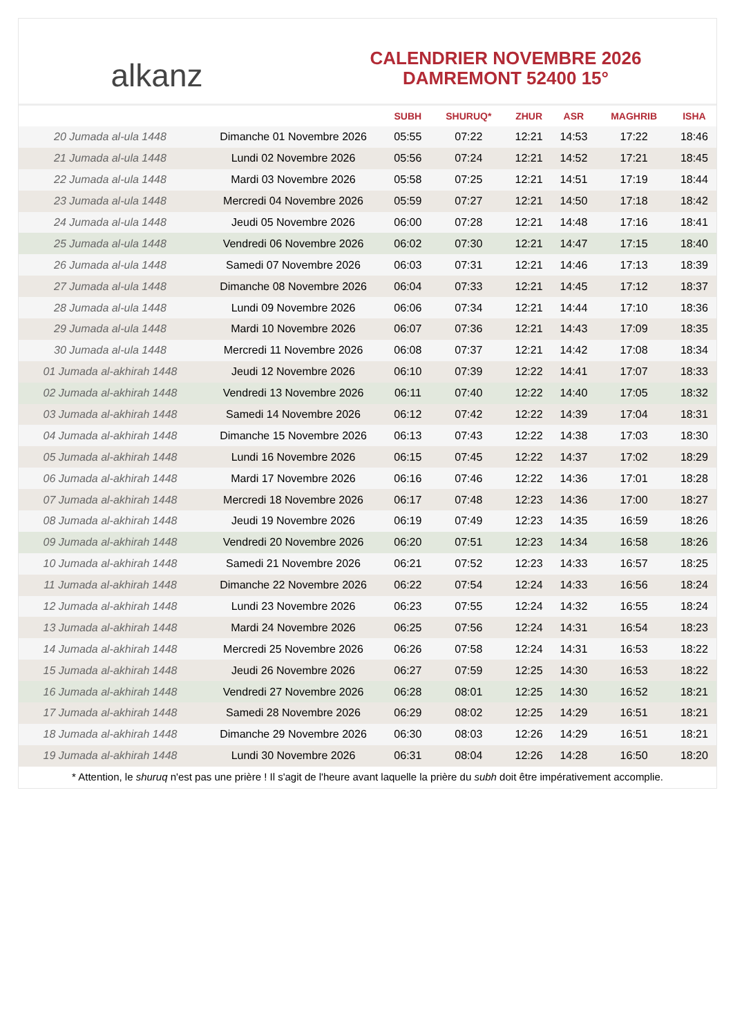alkanz
CALENDRIER NOVEMBRE 2026
DAMREMONT 52400 15°
| | | SUBH | SHURUQ* | ZHUR | ASR | MAGHRIB | ISHA |
| --- | --- | --- | --- | --- | --- | --- | --- |
| 20 Jumada al-ula 1448 | Dimanche 01 Novembre 2026 | 05:55 | 07:22 | 12:21 | 14:53 | 17:22 | 18:46 |
| 21 Jumada al-ula 1448 | Lundi 02 Novembre 2026 | 05:56 | 07:24 | 12:21 | 14:52 | 17:21 | 18:45 |
| 22 Jumada al-ula 1448 | Mardi 03 Novembre 2026 | 05:58 | 07:25 | 12:21 | 14:51 | 17:19 | 18:44 |
| 23 Jumada al-ula 1448 | Mercredi 04 Novembre 2026 | 05:59 | 07:27 | 12:21 | 14:50 | 17:18 | 18:42 |
| 24 Jumada al-ula 1448 | Jeudi 05 Novembre 2026 | 06:00 | 07:28 | 12:21 | 14:48 | 17:16 | 18:41 |
| 25 Jumada al-ula 1448 | Vendredi 06 Novembre 2026 | 06:02 | 07:30 | 12:21 | 14:47 | 17:15 | 18:40 |
| 26 Jumada al-ula 1448 | Samedi 07 Novembre 2026 | 06:03 | 07:31 | 12:21 | 14:46 | 17:13 | 18:39 |
| 27 Jumada al-ula 1448 | Dimanche 08 Novembre 2026 | 06:04 | 07:33 | 12:21 | 14:45 | 17:12 | 18:37 |
| 28 Jumada al-ula 1448 | Lundi 09 Novembre 2026 | 06:06 | 07:34 | 12:21 | 14:44 | 17:10 | 18:36 |
| 29 Jumada al-ula 1448 | Mardi 10 Novembre 2026 | 06:07 | 07:36 | 12:21 | 14:43 | 17:09 | 18:35 |
| 30 Jumada al-ula 1448 | Mercredi 11 Novembre 2026 | 06:08 | 07:37 | 12:21 | 14:42 | 17:08 | 18:34 |
| 01 Jumada al-akhirah 1448 | Jeudi 12 Novembre 2026 | 06:10 | 07:39 | 12:22 | 14:41 | 17:07 | 18:33 |
| 02 Jumada al-akhirah 1448 | Vendredi 13 Novembre 2026 | 06:11 | 07:40 | 12:22 | 14:40 | 17:05 | 18:32 |
| 03 Jumada al-akhirah 1448 | Samedi 14 Novembre 2026 | 06:12 | 07:42 | 12:22 | 14:39 | 17:04 | 18:31 |
| 04 Jumada al-akhirah 1448 | Dimanche 15 Novembre 2026 | 06:13 | 07:43 | 12:22 | 14:38 | 17:03 | 18:30 |
| 05 Jumada al-akhirah 1448 | Lundi 16 Novembre 2026 | 06:15 | 07:45 | 12:22 | 14:37 | 17:02 | 18:29 |
| 06 Jumada al-akhirah 1448 | Mardi 17 Novembre 2026 | 06:16 | 07:46 | 12:22 | 14:36 | 17:01 | 18:28 |
| 07 Jumada al-akhirah 1448 | Mercredi 18 Novembre 2026 | 06:17 | 07:48 | 12:23 | 14:36 | 17:00 | 18:27 |
| 08 Jumada al-akhirah 1448 | Jeudi 19 Novembre 2026 | 06:19 | 07:49 | 12:23 | 14:35 | 16:59 | 18:26 |
| 09 Jumada al-akhirah 1448 | Vendredi 20 Novembre 2026 | 06:20 | 07:51 | 12:23 | 14:34 | 16:58 | 18:26 |
| 10 Jumada al-akhirah 1448 | Samedi 21 Novembre 2026 | 06:21 | 07:52 | 12:23 | 14:33 | 16:57 | 18:25 |
| 11 Jumada al-akhirah 1448 | Dimanche 22 Novembre 2026 | 06:22 | 07:54 | 12:24 | 14:33 | 16:56 | 18:24 |
| 12 Jumada al-akhirah 1448 | Lundi 23 Novembre 2026 | 06:23 | 07:55 | 12:24 | 14:32 | 16:55 | 18:24 |
| 13 Jumada al-akhirah 1448 | Mardi 24 Novembre 2026 | 06:25 | 07:56 | 12:24 | 14:31 | 16:54 | 18:23 |
| 14 Jumada al-akhirah 1448 | Mercredi 25 Novembre 2026 | 06:26 | 07:58 | 12:24 | 14:31 | 16:53 | 18:22 |
| 15 Jumada al-akhirah 1448 | Jeudi 26 Novembre 2026 | 06:27 | 07:59 | 12:25 | 14:30 | 16:53 | 18:22 |
| 16 Jumada al-akhirah 1448 | Vendredi 27 Novembre 2026 | 06:28 | 08:01 | 12:25 | 14:30 | 16:52 | 18:21 |
| 17 Jumada al-akhirah 1448 | Samedi 28 Novembre 2026 | 06:29 | 08:02 | 12:25 | 14:29 | 16:51 | 18:21 |
| 18 Jumada al-akhirah 1448 | Dimanche 29 Novembre 2026 | 06:30 | 08:03 | 12:26 | 14:29 | 16:51 | 18:21 |
| 19 Jumada al-akhirah 1448 | Lundi 30 Novembre 2026 | 06:31 | 08:04 | 12:26 | 14:28 | 16:50 | 18:20 |
* Attention, le shuruq n'est pas une prière ! Il s'agit de l'heure avant laquelle la prière du subh doit être impérativement accomplie.